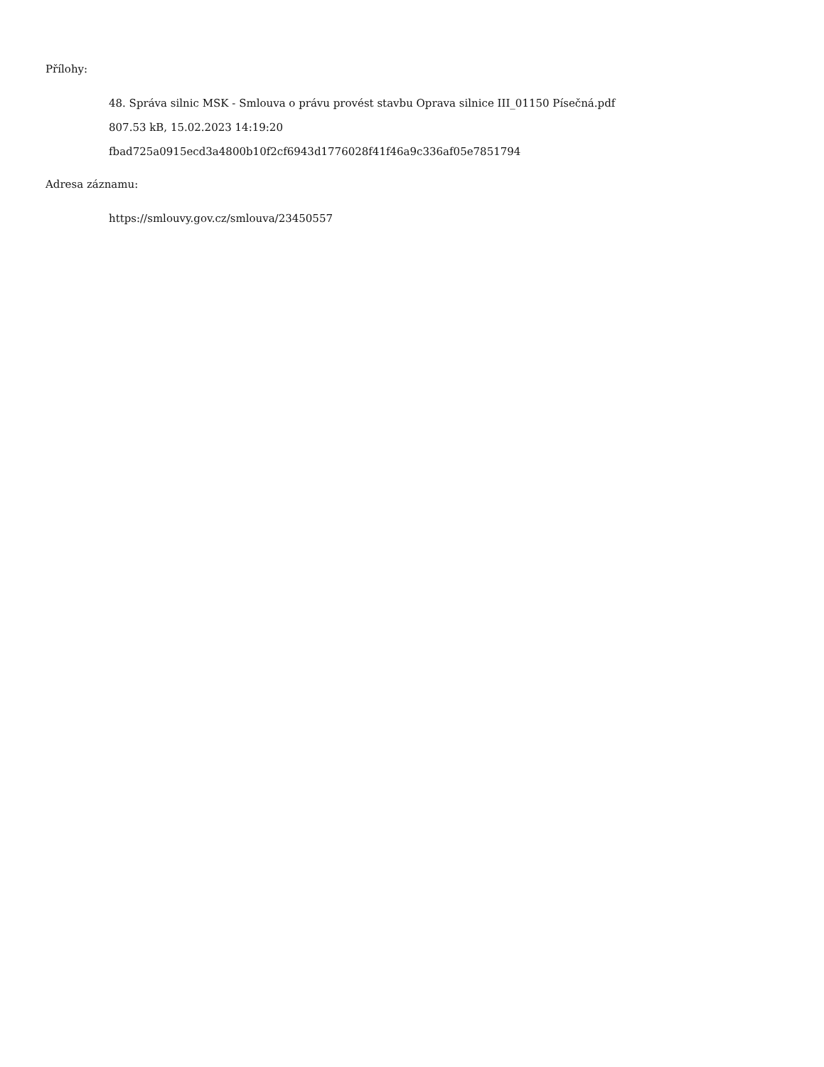Přílohy:
48. Správa silnic MSK - Smlouva o právu provést stavbu Oprava silnice III_01150 Písečná.pdf
807.53 kB, 15.02.2023 14:19:20
fbad725a0915ecd3a4800b10f2cf6943d1776028f41f46a9c336af05e7851794
Adresa záznamu:
https://smlouvy.gov.cz/smlouva/23450557